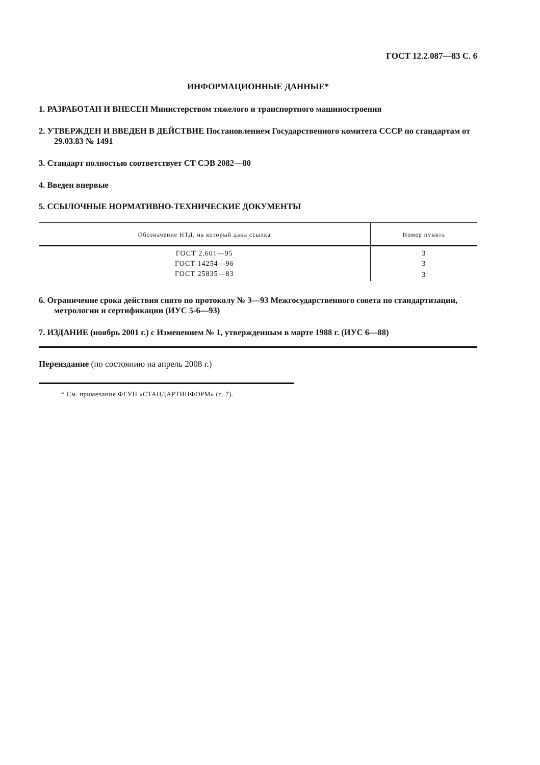ГОСТ 12.2.087—83 С. 6
ИНФОРМАЦИОННЫЕ ДАННЫЕ*
1. РАЗРАБОТАН И ВНЕСЕН Министерством тяжелого и транспортного машиностроения
2. УТВЕРЖДЕН И ВВЕДЕН В ДЕЙСТВИЕ Постановлением Государственного комитета СССР по стандартам от 29.03.83 № 1491
3. Стандарт полностью соответствует СТ СЭВ 2082—80
4. Введен впервые
5. ССЫЛОЧНЫЕ НОРМАТИВНО-ТЕХНИЧЕСКИЕ ДОКУМЕНТЫ
| Обозначение НТД, на который дана ссылка | Номер пункта |
| --- | --- |
| ГОСТ 2.601—95 | 3 |
| ГОСТ 14254—96 | 3 |
| ГОСТ 25835—83 | 3 |
6. Ограничение срока действия снято по протоколу № 3—93 Межгосударственного совета по стандартизации, метрологии и сертификации (ИУС 5-6—93)
7. ИЗДАНИЕ (ноябрь 2001 г.) с Изменением № 1, утвержденным в марте 1988 г. (ИУС 6—88)
Переиздание (по состоянию на апрель 2008 г.)
* См. примечание ФГУП «СТАНДАРТИНФОРМ» (с. 7).